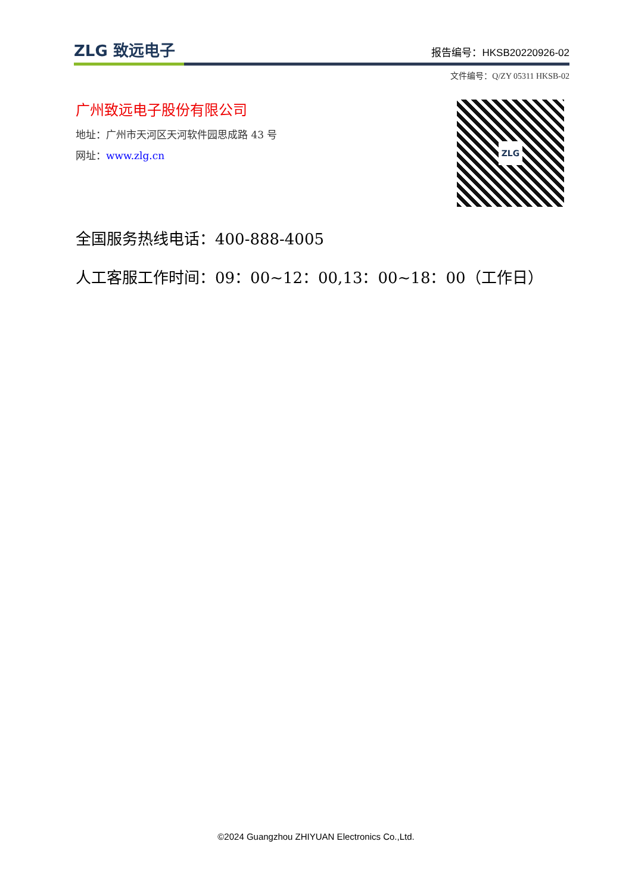ZLG 致远电子 报告编号：HKSB20220926-02
文件编号：Q/ZY 05311 HKSB-02
广州致远电子股份有限公司
地址：广州市天河区天河软件园思成路 43 号
网址：www.zlg.cn
ZLG
全国服务热线电话：400-888-4005
人工客服工作时间：09：00~12：00,13：00~18：00（工作日）
©2024 Guangzhou ZHIYUAN Electronics Co.,Ltd.